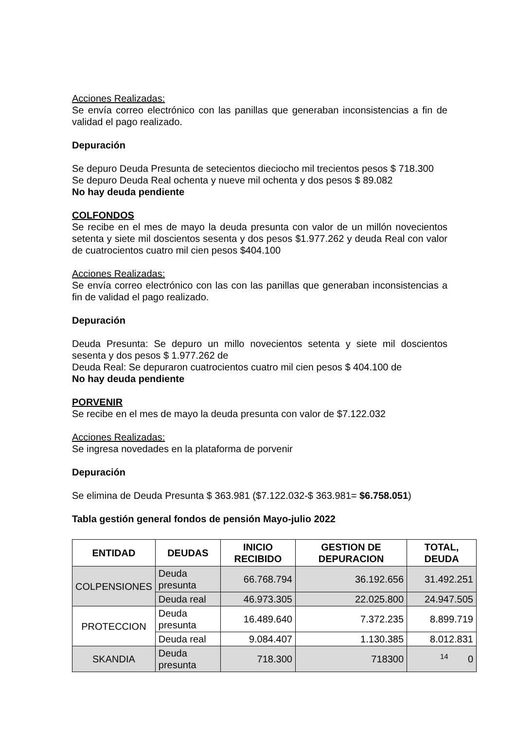Acciones Realizadas:
Se envía correo electrónico con las panillas que generaban inconsistencias a fin de validad el pago realizado.
Depuración
Se depuro Deuda Presunta de setecientos dieciocho mil trecientos pesos $ 718.300
Se depuro Deuda Real ochenta y nueve mil ochenta y dos pesos $ 89.082
No hay deuda pendiente
COLFONDOS
Se recibe en el mes de mayo la deuda presunta con valor de un millón novecientos setenta y siete mil doscientos sesenta y dos pesos $1.977.262 y deuda Real con valor de cuatrocientos cuatro mil cien pesos $404.100
Acciones Realizadas:
Se envía correo electrónico con las con las panillas que generaban inconsistencias a fin de validad el pago realizado.
Depuración
Deuda Presunta: Se depuro un millo novecientos setenta y siete mil doscientos sesenta y dos pesos $ 1.977.262 de
Deuda Real: Se depuraron cuatrocientos cuatro mil cien pesos $ 404.100 de
No hay deuda pendiente
PORVENIR
Se recibe en el mes de mayo la deuda presunta con valor de $7.122.032
Acciones Realizadas:
Se ingresa novedades en la plataforma de porvenir
Depuración
Se elimina de Deuda Presunta $ 363.981 ($7.122.032-$ 363.981= $6.758.051)
Tabla gestión general fondos de pensión Mayo-julio 2022
| ENTIDAD | DEUDAS | INICIO RECIBIDO | GESTION DE DEPURACION | TOTAL, DEUDA |
| --- | --- | --- | --- | --- |
| COLPENSIONES | Deuda presunta | 66.768.794 | 36.192.656 | 31.492.251 |
| | Deuda real | 46.973.305 | 22.025.800 | 24.947.505 |
| PROTECCION | Deuda presunta | 16.489.640 | 7.372.235 | 8.899.719 |
| | Deuda real | 9.084.407 | 1.130.385 | 8.012.831 |
| SKANDIA | Deuda presunta | 718.300 | 718300 | 0 |
14